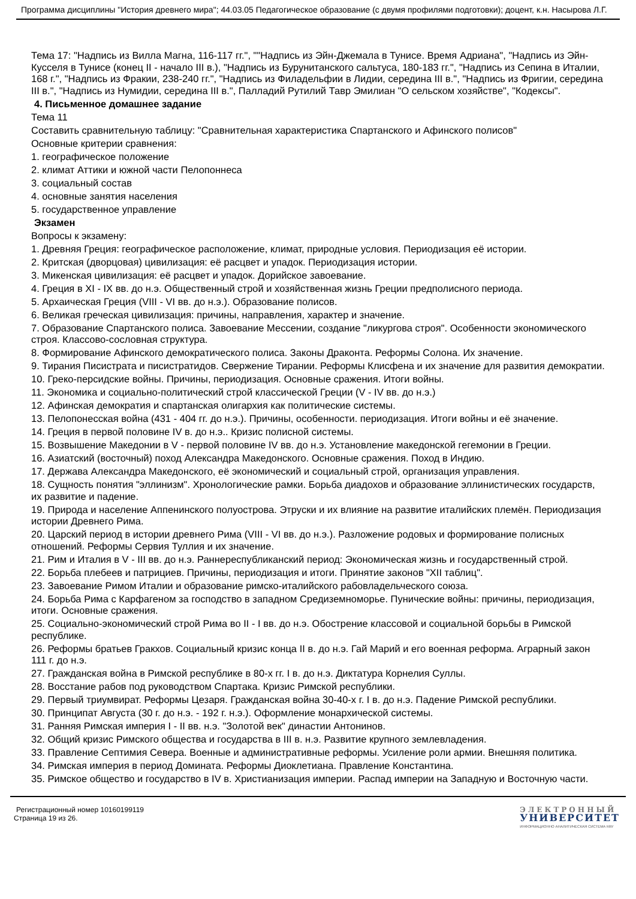Программа дисциплины "История древнего мира"; 44.03.05 Педагогическое образование (с двумя профилями подготовки); доцент, к.н. Насырова Л.Г.
Тема 17: "Надпись из Вилла Магна, 116-117 гг.", ""Надпись из Эйн-Джемала в Тунисе. Время Адриана", "Надпись из Эйн-Кусселя в Тунисе (конец II - начало III в.), "Надпись из Бурунитанского сальтуса, 180-183 гг.", "Надпись из Сепина в Италии, 168 г.", "Надпись из Фракии, 238-240 гг.", "Надпись из Филадельфии в Лидии, середина III в.", "Надпись из Фригии, середина III в.", "Надпись из Нумидии, середина III в.", Палладий Рутилий Тавр Эмилиан "О сельском хозяйстве", "Кодексы".
4. Письменное домашнее задание
Тема 11
Составить сравнительную таблицу: "Сравнительная характеристика Спартанского и Афинского полисов"
Основные критерии сравнения:
1. географическое положение
2. климат Аттики и южной части Пелопоннеса
3. социальный состав
4. основные занятия населения
5. государственное управление
Экзамен
Вопросы к экзамену:
1. Древняя Греция: географическое расположение, климат, природные условия. Периодизация её истории.
2. Критская (дворцовая) цивилизация: её расцвет и упадок. Периодизация истории.
3. Микенская цивилизация: её расцвет и упадок. Дорийское завоевание.
4. Греция в XI - IX вв. до н.э. Общественный строй и хозяйственная жизнь Греции предполисного периода.
5. Архаическая Греция (VIII - VI вв. до н.э.). Образование полисов.
6. Великая греческая цивилизация: причины, направления, характер и значение.
7. Образование Спартанского полиса. Завоевание Мессении, создание "ликургова строя". Особенности экономического строя. Классово-сословная структура.
8. Формирование Афинского демократического полиса. Законы Драконта. Реформы Солона. Их значение.
9. Тирания Писистрата и писистратидов. Свержение Тирании. Реформы Клисфена и их значение для развития демократии.
10. Греко-персидские войны. Причины, периодизация. Основные сражения. Итоги войны.
11. Экономика и социально-политический строй классической Греции (V - IV вв. до н.э.)
12. Афинская демократия и спартанская олигархия как политические системы.
13. Пелопонесская война (431 - 404 гг. до н.э.). Причины, особенности. периодизация. Итоги войны и её значение.
14. Греция в первой половине IV в. до н.э.. Кризис полисной системы.
15. Возвышение Македонии в V - первой половине IV вв. до н.э. Установление македонской гегемонии в Греции.
16. Азиатский (восточный) поход Александра Македонского. Основные сражения. Поход в Индию.
17. Держава Александра Македонского, её экономический и социальный строй, организация управления.
18. Сущность понятия "эллинизм". Хронологические рамки. Борьба диадохов и образование эллинистических государств, их развитие и падение.
19. Природа и население Аппенинского полуострова. Этруски и их влияние на развитие италийских племён. Периодизация истории Древнего Рима.
20. Царский период в истории древнего Рима (VIII - VI вв. до н.э.). Разложение родовых и формирование полисных отношений. Реформы Сервия Туллия и их значение.
21. Рим и Италия в V - III вв. до н.э. Раннереспубликанский период: Экономическая жизнь и государственный строй.
22. Борьба плебеев и патрициев. Причины, периодизация и итоги. Принятие законов "XII таблиц".
23. Завоевание Римом Италии и образование римско-италийского рабовладельческого союза.
24. Борьба Рима с Карфагеном за господство в западном Средиземноморье. Пунические войны: причины, периодизация, итоги. Основные сражения.
25. Социально-экономический строй Рима во II - I вв. до н.э. Обострение классовой и социальной борьбы в Римской республике.
26. Реформы братьев Гракхов. Социальный кризис конца II в. до н.э. Гай Марий и его военная реформа. Аграрный закон 111 г. до н.э.
27. Гражданская война в Римской республике в 80-х гг. I в. до н.э. Диктатура Корнелия Суллы.
28. Восстание рабов под руководством Спартака. Кризис Римской республики.
29. Первый триумвират. Реформы Цезаря. Гражданская война 30-40-х г. I в. до н.э. Падение Римской республики.
30. Принципат Августа (30 г. до н.э. - 192 г. н.э.). Оформление монархической системы.
31. Ранняя Римская империя I - II вв. н.э. "Золотой век" династии Антонинов.
32. Общий кризис Римского общества и государства в III в. н.э. Развитие крупного землевладения.
33. Правление Септимия Севера. Военные и административные реформы. Усиление роли армии. Внешняя политика.
34. Римская империя в период Домината. Реформы Диоклетиана. Правление Константина.
35. Римское общество и государство в IV в. Христианизация империи. Распад империи на Западную и Восточную части.
Регистрационный номер 10160199119
Страница 19 из 26.
ЭЛЕКТРОННЫЙ
УНИВЕРСИТЕТ
ИНФОРМАЦИОННО АНАЛИТИЧЕСКАЯ СИСТЕМА КФУ